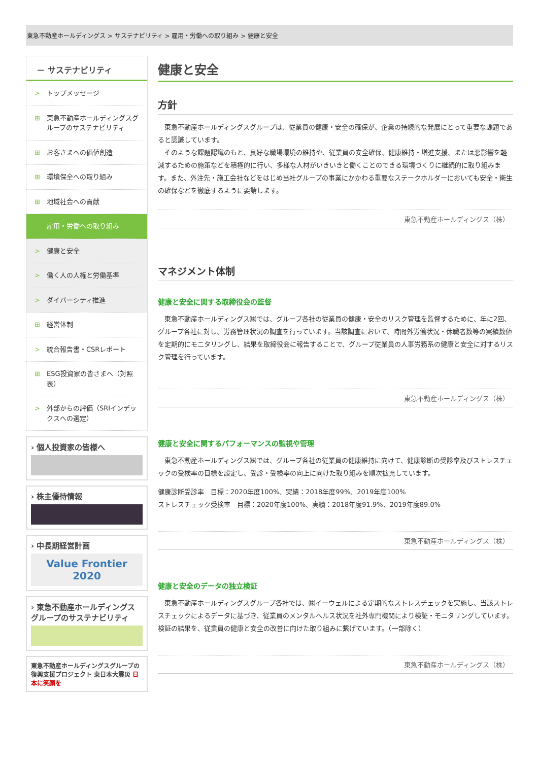東急不動産ホールディングス > サステナビリティ > 雇用・労働への取り組み > 健康と安全
－ サステナビリティ
> トップメッセージ
⊞ 東急不動産ホールディングスグループのサステナビリティ
⊞ お客さまへの価値創造
⊞ 環境保全への取り組み
⊞ 地域社会への貢献
⊟ 雇用・労働への取り組み
> 健康と安全
> 働く人の人権と労働基準
> ダイバーシティ推進
⊞ 経営体制
> 統合報告書・CSRレポート
⊞ ESG投資家の皆さまへ（対照表）
> 外部からの評価（SRIインデックスへの選定）
› 個人投資家の皆様へ
› 株主優待情報
› 中長期経営計画
Value Frontier 2020
› 東急不動産ホールディングスグループのサステナビリティ
東急不動産ホールディングスグループの 復興支援プロジェクト 東日本大震災 日本に笑顔を
健康と安全
方針
　東急不動産ホールディングスグループは、従業員の健康・安全の確保が、企業の持続的な発展にとって重要な課題であると認識しています。
　そのような課題認識のもと、良好な職場環境の維持や、従業員の安全確保、健康維持・増進支援、または悪影響を軽減するための施策などを積極的に行い、多様な人材がいきいきと働くことのできる環境づくりに継続的に取り組みます。また、外注先・施工会社などをはじめ当社グループの事業にかかわる重要なステークホルダーにおいても安全・衛生の確保などを徹底するように要請します。
東急不動産ホールディングス（株）
マネジメント体制
健康と安全に関する取締役会の監督
　東急不動産ホールディングス㈱では、グループ各社の従業員の健康・安全のリスク管理を監督するために、年に2回、グループ各社に対し、労務管理状況の調査を行っています。当該調査において、時間外労働状況・休職者数等の実績数値を定期的にモニタリングし、結果を取締役会に報告することで、グループ従業員の人事労務系の健康と安全に対するリスク管理を行っています。
東急不動産ホールディングス（株）
健康と安全に関するパフォーマンスの監視や管理
　東急不動産ホールディングス㈱では、グループ各社の従業員の健康維持に向けて、健康診断の受診率及びストレスチェックの受検率の目標を設定し、受診・受検率の向上に向けた取り組みを順次拡充しています。
健康診断受診率　目標：2020年度100%、実績：2018年度99%、2019年度100%
ストレスチェック受検率　目標：2020年度100%、実績：2018年度91.9%、2019年度89.0%
東急不動産ホールディングス（株）
健康と安全のデータの独立検証
　東急不動産ホールディングスグループ各社では、㈱イーウェルによる定期的なストレスチェックを実施し、当該ストレスチェックによるデータに基づき、従業員のメンタルヘルス状況を社外専門機関により検証・モニタリングしています。検証の結果を、従業員の健康と安全の改善に向けた取り組みに繋げています。（一部除く）
東急不動産ホールディングス（株）